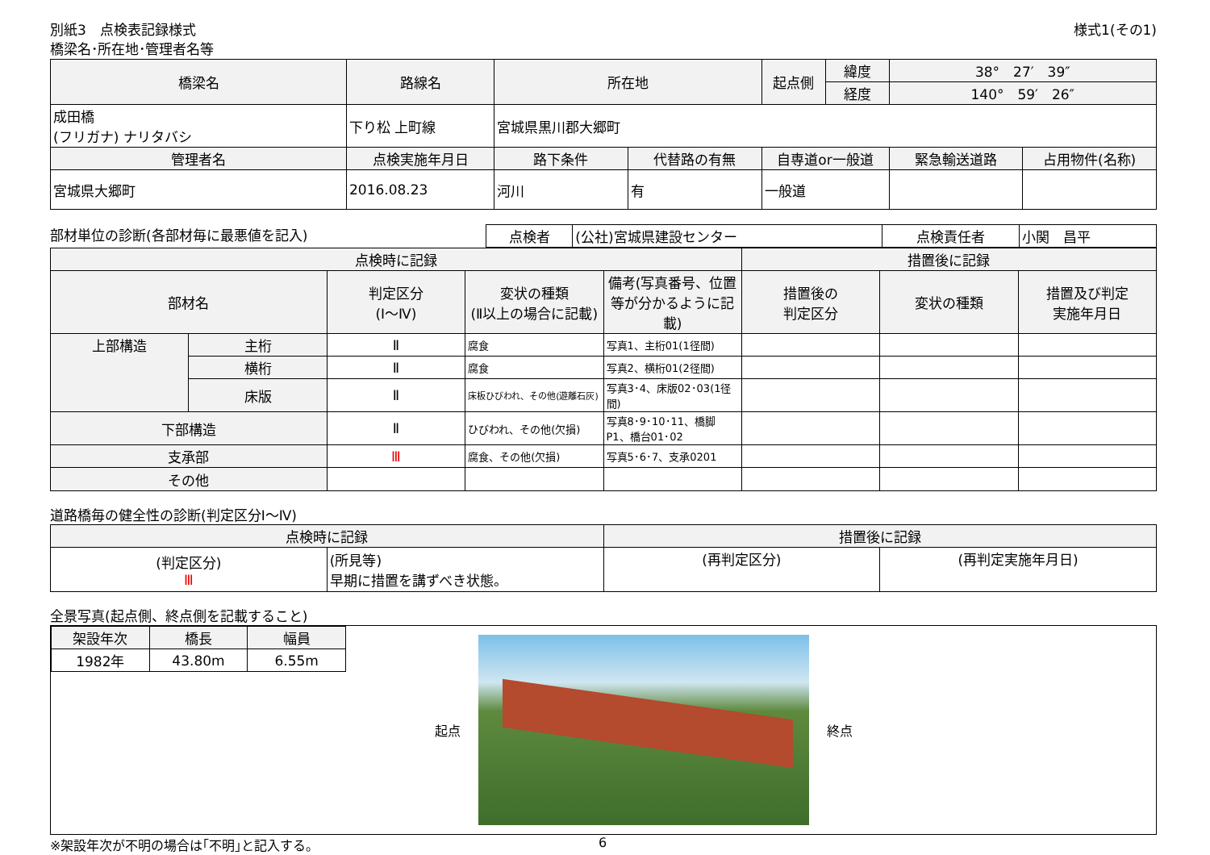別紙3　点検表記録様式
橋梁名･所在地･管理者名等
様式1(その1)
| 橋梁名 | 路線名 | 所在地 | | 起点側 | 緯度 | 38° 27′ 39″ | |
| --- | --- | --- | --- | --- | --- | --- | --- |
| | | | | | 経度 | 140° 59′ 26″ | |
| 成田橋 (フリガナ) ナリタバシ | 下り松 上町線 | 宮城県黒川郡大郷町 | | | | | |
| 管理者名 | 点検実施年月日 | 路下条件 | 代替路の有無 | 自専道or一般道 | | 緊急輸送道路 | 占用物件(名称) |
| 宮城県大郷町 | 2016.08.23 | 河川 | 有 | 一般道 | | | |
部材単位の診断(各部材毎に最悪値を記入)
| 点検者 | (公社)宮城県建設センター | 点検責任者 | 小関 昌平 |
| 点検時に記録 | | | | | 措置後に記録 | | |
| --- | --- | --- | --- | --- | --- | --- | --- |
| 部材名 | | 判定区分 (Ⅰ～Ⅳ) | 変状の種類 (Ⅱ以上の場合に記載) | 備考(写真番号、位置等が分かるように記載) | 措置後の 判定区分 | 変状の種類 | 措置及び判定 実施年月日 |
| 上部構造 | 主桁 | Ⅱ | 腐食 | 写真1、主桁01(1径間) | | | |
| | 横桁 | Ⅱ | 腐食 | 写真2、横桁01(2径間) | | | |
| | 床版 | Ⅱ | 床板ひびわれ、その他(遊離石灰) | 写真3･4、床版02･03(1径間) | | | |
| 下部構造 | | Ⅱ | ひびわれ、その他(欠損) | 写真8･9･10･11、橋脚P1、橋台01･02 | | | |
| 支承部 | | Ⅲ | 腐食、その他(欠損) | 写真5･6･7、支承0201 | | | |
| その他 | | | | | | | |
道路橋毎の健全性の診断(判定区分Ⅰ～Ⅳ)
| 点検時に記録 | | 措置後に記録 | |
| --- | --- | --- | --- |
| (判定区分) Ⅲ | (所見等) 早期に措置を講ずべき状態。 | (再判定区分) | (再判定実施年月日) |
全景写真(起点側、終点側を記載すること)
| 架設年次 | 橋長 | 幅員 |
| --- | --- | --- |
| 1982年 | 43.80m | 6.55m |
起点 終点
※架設年次が不明の場合は｢不明｣と記入する。 6